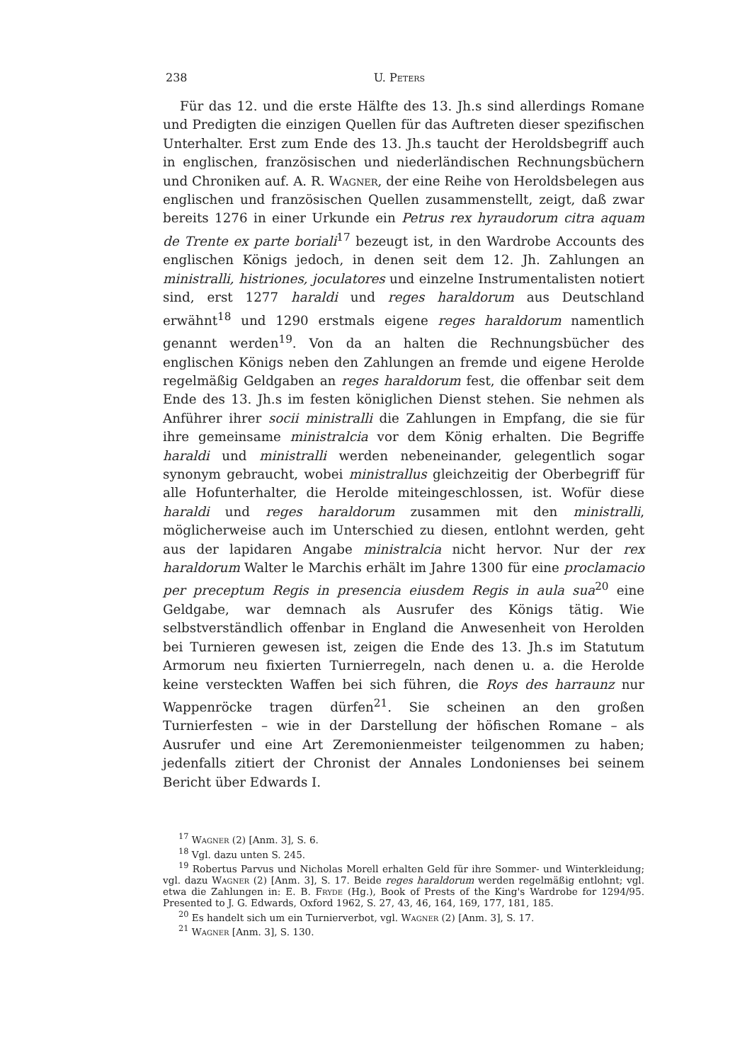238 U. Peters
Für das 12. und die erste Hälfte des 13. Jh.s sind allerdings Romane und Predigten die einzigen Quellen für das Auftreten dieser spezifischen Unterhalter. Erst zum Ende des 13. Jh.s taucht der Heroldsbegriff auch in englischen, französischen und niederländischen Rechnungsbüchern und Chroniken auf. A. R. Wagner, der eine Reihe von Heroldsbelegen aus englischen und französischen Quellen zusammenstellt, zeigt, daß zwar bereits 1276 in einer Urkunde ein Petrus rex hyraudorum citra aquam de Trente ex parte boriali<sup>17</sup> bezeugt ist, in den Wardrobe Accounts des englischen Königs jedoch, in denen seit dem 12. Jh. Zahlungen an ministralli, histriones, joculatores und einzelne Instrumentalisten notiert sind, erst 1277 haraldi und reges haraldorum aus Deutschland erwähnt<sup>18</sup> und 1290 erstmals eigene reges haraldorum namentlich genannt werden<sup>19</sup>. Von da an halten die Rechnungsbücher des englischen Königs neben den Zahlungen an fremde und eigene Herolde regelmäßig Geldgaben an reges haraldorum fest, die offenbar seit dem Ende des 13. Jh.s im festen königlichen Dienst stehen. Sie nehmen als Anführer ihrer socii ministralli die Zahlungen in Empfang, die sie für ihre gemeinsame ministralcia vor dem König erhalten. Die Begriffe haraldi und ministralli werden nebeneinander, gelegentlich sogar synonym gebraucht, wobei ministrallus gleichzeitig der Oberbegriff für alle Hofunterhalter, die Herolde miteingeschlossen, ist. Wofür diese haraldi und reges haraldorum zusammen mit den ministralli, möglicherweise auch im Unterschied zu diesen, entlohnt werden, geht aus der lapidaren Angabe ministralcia nicht hervor. Nur der rex haraldorum Walter le Marchis erhält im Jahre 1300 für eine proclamacio per preceptum Regis in presencia eiusdem Regis in aula sua<sup>20</sup> eine Geldgabe, war demnach als Ausrufer des Königs tätig. Wie selbstverständlich offenbar in England die Anwesenheit von Herolden bei Turnieren gewesen ist, zeigen die Ende des 13. Jh.s im Statutum Armorum neu fixierten Turnierregeln, nach denen u. a. die Herolde keine versteckten Waffen bei sich führen, die Roys des harraunz nur Wappenröcke tragen dürfen<sup>21</sup>. Sie scheinen an den großen Turnierfesten – wie in der Darstellung der höfischen Romane – als Ausrufer und eine Art Zeremonienmeister teilgenommen zu haben; jedenfalls zitiert der Chronist der Annales Londonienses bei seinem Bericht über Edwards I.
<sup>17</sup> Wagner (2) [Anm. 3], S. 6.
<sup>18</sup> Vgl. dazu unten S. 245.
<sup>19</sup> Robertus Parvus und Nicholas Morell erhalten Geld für ihre Sommer- und Winterkleidung; vgl. dazu Wagner (2) [Anm. 3], S. 17. Beide reges haraldorum werden regelmäßig entlohnt; vgl. etwa die Zahlungen in: E. B. Fryde (Hg.), Book of Prests of the King's Wardrobe for 1294/95. Presented to J. G. Edwards, Oxford 1962, S. 27, 43, 46, 164, 169, 177, 181, 185.
<sup>20</sup> Es handelt sich um ein Turnierverbot, vgl. Wagner (2) [Anm. 3], S. 17.
<sup>21</sup> Wagner [Anm. 3], S. 130.